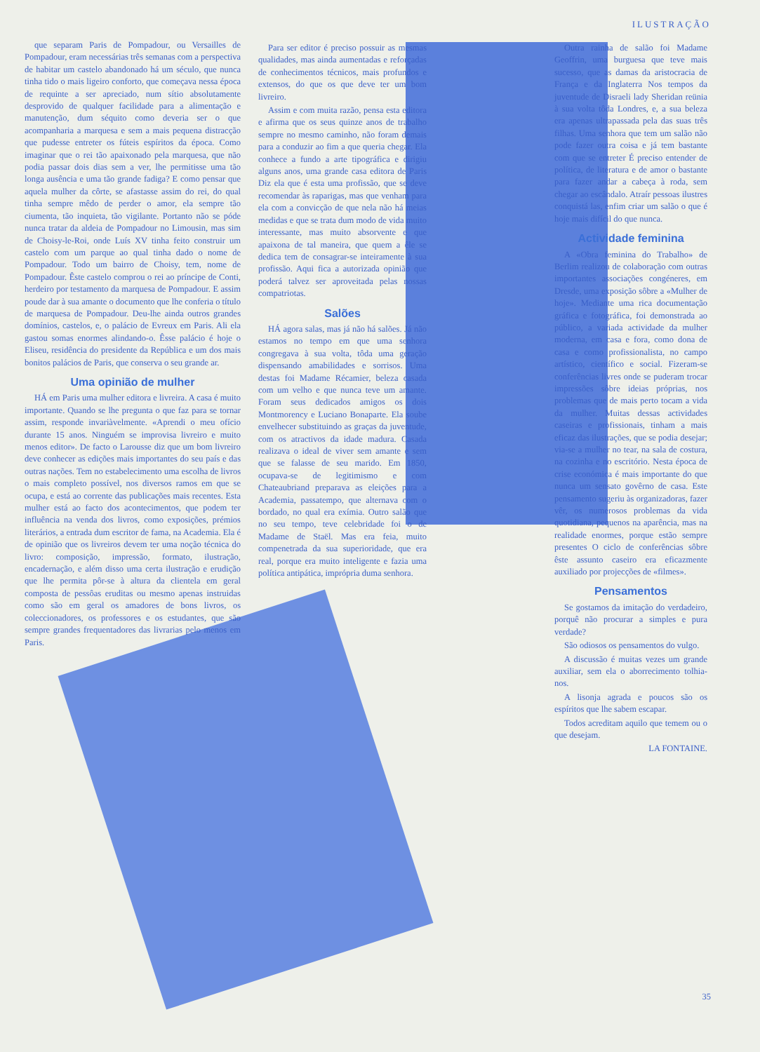ILUSTRAÇÃO
que separam Paris de Pompadour, ou Versailles de Pompadour, eram necessárias três semanas com a perspectiva de habitar um castelo abandonado há um século, que nunca tinha tido o mais ligeiro conforto, que começava nessa época de requinte a ser apreciado, num sítio absolutamente desprovido de qualquer facilidade para a alimentação e manutenção, dum séquito como deveria ser o que acompanharia a marquesa e sem a mais pequena distracção que pudesse entreter os fúteis espíritos da época. Como imaginar que o rei tão apaixonado pela marquesa, que não podia passar dois dias sem a ver, lhe permitisse uma tão longa ausência e uma tão grande fadiga? E como pensar que aquela mulher da côrte, se afastasse assim do rei, do qual tinha sempre mêdo de perder o amor, ela sempre tão ciumenta, tão inquieta, tão vigilante. Portanto não se póde nunca tratar da aldeia de Pompadour no Limousin, mas sim de Choisy-le-Roi, onde Luís XV tinha feito construir um castelo com um parque ao qual tinha dado o nome de Pompadour. Todo um bairro de Choisy, tem, nome de Pompadour. Êste castelo comprou o rei ao príncipe de Conti, herdeiro por testamento da marquesa de Pompadour. E assim poude dar à sua amante o documento que lhe conferia o título de marquesa de Pompadour. Deu-lhe ainda outros grandes domínios, castelos, e, o palácio de Evreux em Paris. Ali ela gastou somas enormes alindando-o. Êsse palácio é hoje o Eliseu, residência do presidente da República e um dos mais bonitos palácios de Paris, que conserva o seu grande ar.
Uma opinião de mulher
HÁ em Paris uma mulher editora e livreira. A casa é muito importante. Quando se lhe pregunta o que faz para se tornar assim, responde invariàvelmente. «Aprendi o meu ofício durante 15 anos. Ninguém se improvisa livreiro e muito menos editor». De facto o Larousse diz que um bom livreiro deve conhecer as edições mais importantes do seu país e das outras nações. Tem no estabelecimento uma escolha de livros o mais completo possível, nos diversos ramos em que se ocupa, e está ao corrente das publicações mais recentes. Esta mulher está ao facto dos acontecimentos, que podem ter influência na venda dos livros, como exposições, prémios literários, a entrada dum escritor de fama, na Academia. Ela é de opinião que os livreiros devem ter uma noção técnica do livro: composição, impressão, formato, ilustração, encadernação, e além disso uma certa ilustração e erudição que lhe permita pôr-se à altura da clientela em geral composta de pessôas eruditas ou mesmo apenas instruidas como são em geral os amadores de bons livros, os coleccionadores, os professores e os estudantes, que são sempre grandes frequentadores das livrarias pelo menos em Paris.
Para ser editor é preciso possuir as mesmas qualidades, mas ainda aumentadas e reforçadas de conhecimentos técnicos, mais profundos e extensos, do que os que deve ter um bom livreiro.
Assim e com muita razão, pensa esta editora e afirma que os seus quinze anos de trabalho sempre no mesmo caminho, não foram demais para a conduzir ao fim a que queria chegar. Ela conhece a fundo a arte tipográfica e dirigiu alguns anos, uma grande casa editora de Paris Diz ela que é esta uma profissão, que se deve recomendar às raparigas, mas que venham para ela com a convicção de que nela não há meias medidas e que se trata dum modo de vida muito interessante, mas muito absorvente e que apaixona de tal maneira, que quem a êle se dedica tem de consagrar-se inteiramente à sua profissão. Aqui fica a autorizada opinião que poderá talvez ser aproveitada pelas nossas compatriotas.
Salões
HÁ agora salas, mas já não há salões. Já não estamos no tempo em que uma senhora congregava à sua volta, tôda uma geração dispensando amabilidades e sorrisos. Uma destas foi Madame Récamier, beleza casada com um velho e que nunca teve um amante. Foram seus dedicados amigos os dois Montmorency e Luciano Bonaparte. Ela soube envelhecer substituindo as graças da juventude, com os atractivos da idade madura. Casada realizava o ideal de viver sem amante e sem que se falasse de seu marido. Em 1850, ocupava-se de legitimismo e com Chateaubriand preparava as eleições para a Academia, passatempo, que alternava com o bordado, no qual era exímia. Outro salão que no seu tempo, teve celebridade foi o de Madame de Staël. Mas era feia, muito compenetrada da sua superioridade, que era real, porque era muito inteligente e fazia uma política antipática, imprópria duma senhora.
Outra rainha de salão foi Madame Geoffrin, uma burguesa que teve mais sucesso, que as damas da aristocracia de França e da Inglaterra Nos tempos da juventude de Disraeli lady Sheridan reünia à sua volta tôda Londres, e, a sua beleza era apenas ultrapassada pela das suas três filhas. Uma senhora que tem um salão não pode fazer outra coisa e já tem bastante com que se entreter É preciso entender de política, de literatura e de amor o bastante para fazer andar a cabeça à roda, sem chegar ao escândalo. Atraír pessoas ilustres conquistá las, enfim criar um salão o que é hoje mais difícil do que nunca.
Actividade feminina
A «Obra feminina do Trabalho» de Berlim realizou de colaboração com outras importantes associações congéneres, em Dresde, uma exposição sôbre a «Mulher de hoje». Mediante uma rica documentação gráfica e fotográfica, foi demonstrada ao público, a variada actividade da mulher moderna, em casa e fora, como dona de casa e como profissionalista, no campo artístico, científico e social. Fizeram-se conferências livres onde se puderam trocar impressões sôbre ideias próprias, nos problemas que de mais perto tocam a vida da mulher. Muitas dessas actividades caseiras e profissionais, tinham a mais eficaz das ilustrações, que se podia desejar; via-se a mulher no tear, na sala de costura, na cozinha e no escritório. Nesta época de crise económica é mais importante do que nunca um sensato govêrno de casa. Este pensamento sugeriu às organizadoras, fazer vêr, os numerosos problemas da vida quotidiana, pequenos na aparência, mas na realidade enormes, porque estão sempre presentes O ciclo de conferências sôbre êste assunto caseiro era eficazmente auxiliado por projecções de «filmes».
Pensamentos
Se gostamos da imitação do verdadeiro, porquê não procurar a simples e pura verdade?
São odiosos os pensamentos do vulgo.
A discussão é muitas vezes um grande auxiliar, sem ela o aborrecimento tolhia-nos.
A lisonja agrada e poucos são os espíritos que lhe sabem escapar.
Todos acreditam aquilo que temem ou o que desejam.
LA FONTAINE.
35